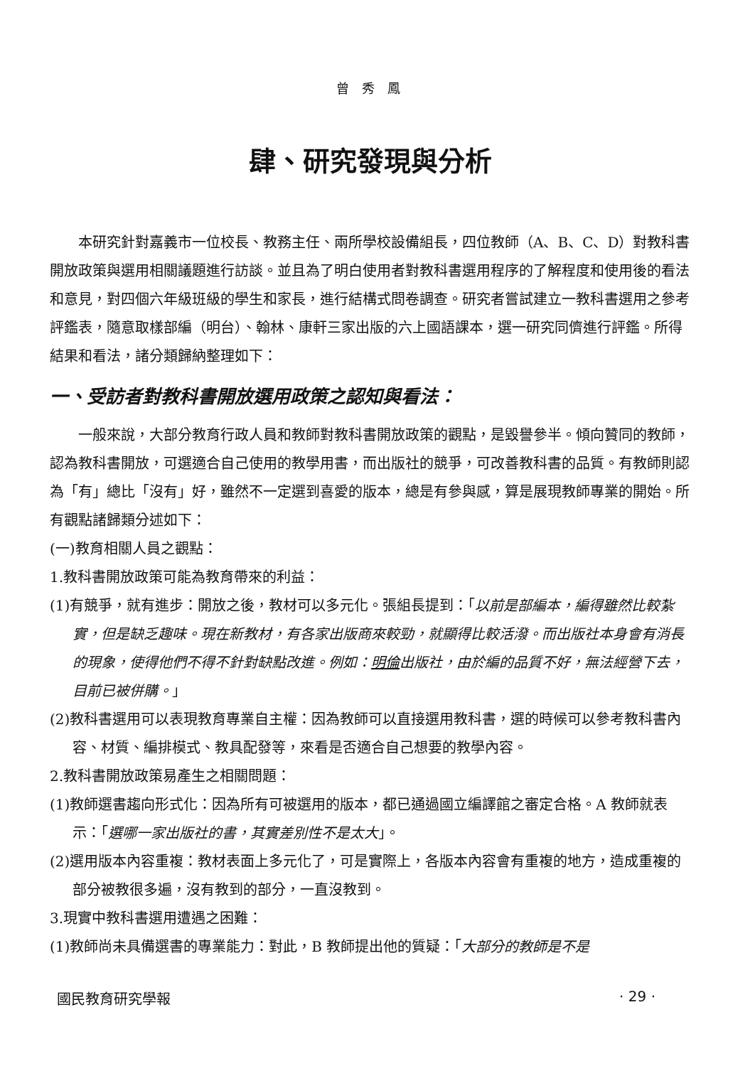曾 秀 鳳
肆、研究發現與分析
本研究針對嘉義市一位校長、教務主任、兩所學校設備組長，四位教師（A、B、C、D）對教科書開放政策與選用相關議題進行訪談。並且為了明白使用者對教科書選用程序的了解程度和使用後的看法和意見，對四個六年級班級的學生和家長，進行結構式問卷調查。研究者嘗試建立一教科書選用之參考評鑑表，隨意取樣部編（明台）、翰林、康軒三家出版的六上國語課本，選一研究同儕進行評鑑。所得結果和看法，諸分類歸納整理如下：
一、受訪者對教科書開放選用政策之認知與看法：
一般來說，大部分教育行政人員和教師對教科書開放政策的觀點，是毀譽參半。傾向贊同的教師，認為教科書開放，可選適合自己使用的教學用書，而出版社的競爭，可改善教科書的品質。有教師則認為「有」總比「沒有」好，雖然不一定選到喜愛的版本，總是有參與感，算是展現教師專業的開始。所有觀點諸歸類分述如下：
(一)教育相關人員之觀點：
1.教科書開放政策可能為教育帶來的利益：
(1)有競爭，就有進步：開放之後，教材可以多元化。張組長提到：「以前是部編本，編得雖然比較紮實，但是缺乏趣味。現在新教材，有各家出版商來較勁，就顯得比較活潑。而出版社本身會有消長的現象，使得他們不得不針對缺點改進。例如：明倫出版社，由於編的品質不好，無法經營下去，目前已被併購。」
(2)教科書選用可以表現教育專業自主權：因為教師可以直接選用教科書，選的時候可以參考教科書內容、材質、編排模式、教具配發等，來看是否適合自己想要的教學內容。
2.教科書開放政策易產生之相關問題：
(1)教師選書趨向形式化：因為所有可被選用的版本，都已通過國立編譯館之審定合格。A 教師就表示：「選哪一家出版社的書，其實差別性不是太大」。
(2)選用版本內容重複：教材表面上多元化了，可是實際上，各版本內容會有重複的地方，造成重複的部分被教很多遍，沒有教到的部分，一直沒教到。
3.現實中教科書選用遭遇之困難：
(1)教師尚未具備選書的專業能力：對此，B 教師提出他的質疑：「大部分的教師是不是
國民教育研究學報 · 29 ·